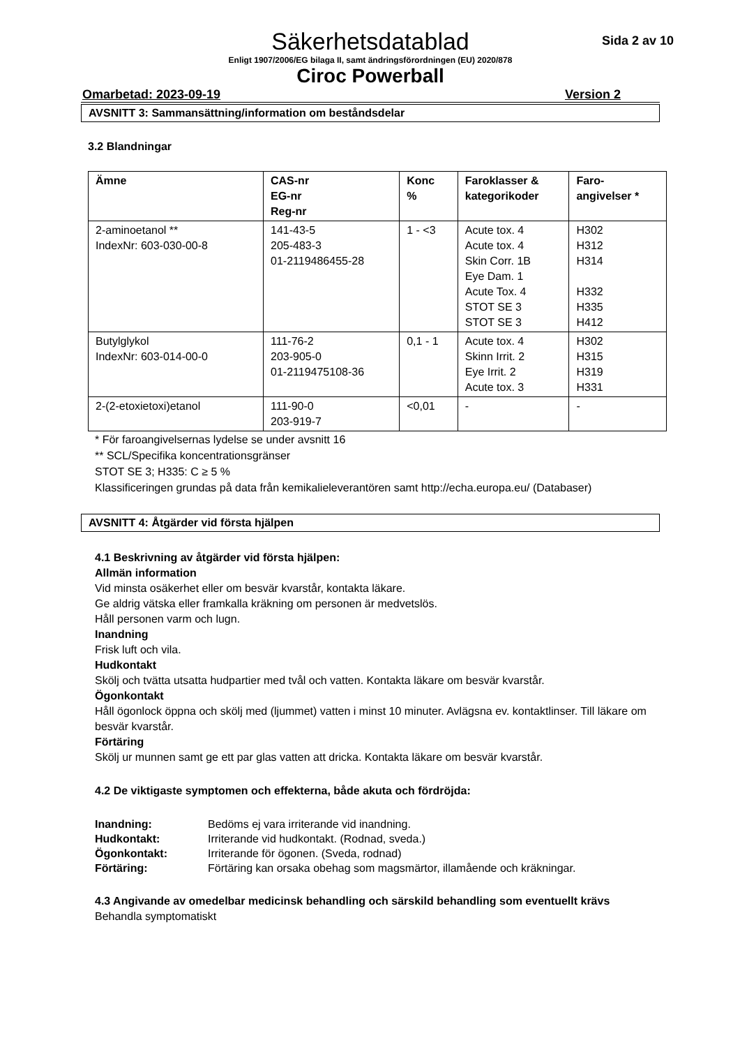Säkerhetsdatablad
Sida 2 av 10
Enligt 1907/2006/EG bilaga II, samt ändringsförordningen (EU) 2020/878
Ciroc Powerball
Omarbetad: 2023-09-19 Version 2
AVSNITT 3: Sammansättning/information om beståndsdelar
3.2 Blandningar
| Ämne | CAS-nr EG-nr Reg-nr | Konc % | Faroklasser & kategorikoder | Faro- angivelser * |
| --- | --- | --- | --- | --- |
| 2-aminoetanol ** IndexNr: 603-030-00-8 | 141-43-5 205-483-3 01-2119486455-28 | 1 - <3 | Acute tox. 4 Acute tox. 4 Skin Corr. 1B Eye Dam. 1 Acute Tox. 4 STOT SE 3 STOT SE 3 | H302 H312 H314 H332 H335 H412 |
| Butylglykol IndexNr: 603-014-00-0 | 111-76-2 203-905-0 01-2119475108-36 | 0,1 - 1 | Acute tox. 4 Skinn Irrit. 2 Eye Irrit. 2 Acute tox. 3 | H302 H315 H319 H331 |
| 2-(2-etoxietoxi)etanol | 111-90-0 203-919-7 | <0,01 | - | - |
* För faroangivelsernas lydelse se under avsnitt 16
** SCL/Specifika koncentrationsgränser
STOT SE 3; H335: C ≥ 5 %
Klassificeringen grundas på data från kemikalieleverantören samt http://echa.europa.eu/ (Databaser)
AVSNITT 4: Åtgärder vid första hjälpen
4.1 Beskrivning av åtgärder vid första hjälpen:
Allmän information
Vid minsta osäkerhet eller om besvär kvarstår, kontakta läkare.
Ge aldrig vätska eller framkalla kräkning om personen är medvetslös.
Håll personen varm och lugn.
Inandning
Frisk luft och vila.
Hudkontakt
Skölj och tvätta utsatta hudpartier med tvål och vatten. Kontakta läkare om besvär kvarstår.
Ögonkontakt
Håll ögonlock öppna och skölj med (ljummet) vatten i minst 10 minuter. Avlägsna ev. kontaktlinser. Till läkare om besvär kvarstår.
Förtäring
Skölj ur munnen samt ge ett par glas vatten att dricka. Kontakta läkare om besvär kvarstår.
4.2 De viktigaste symptomen och effekterna, både akuta och fördröjda:
Inandning: Bedöms ej vara irriterande vid inandning. Hudkontakt: Irriterande vid hudkontakt. (Rodnad, sveda.) Ögonkontakt: Irriterande för ögonen. (Sveda, rodnad) Förtäring: Förtäring kan orsaka obehag som magsmärtor, illamående och kräkningar.
4.3 Angivande av omedelbar medicinsk behandling och särskild behandling som eventuellt krävs
Behandla symptomatiskt